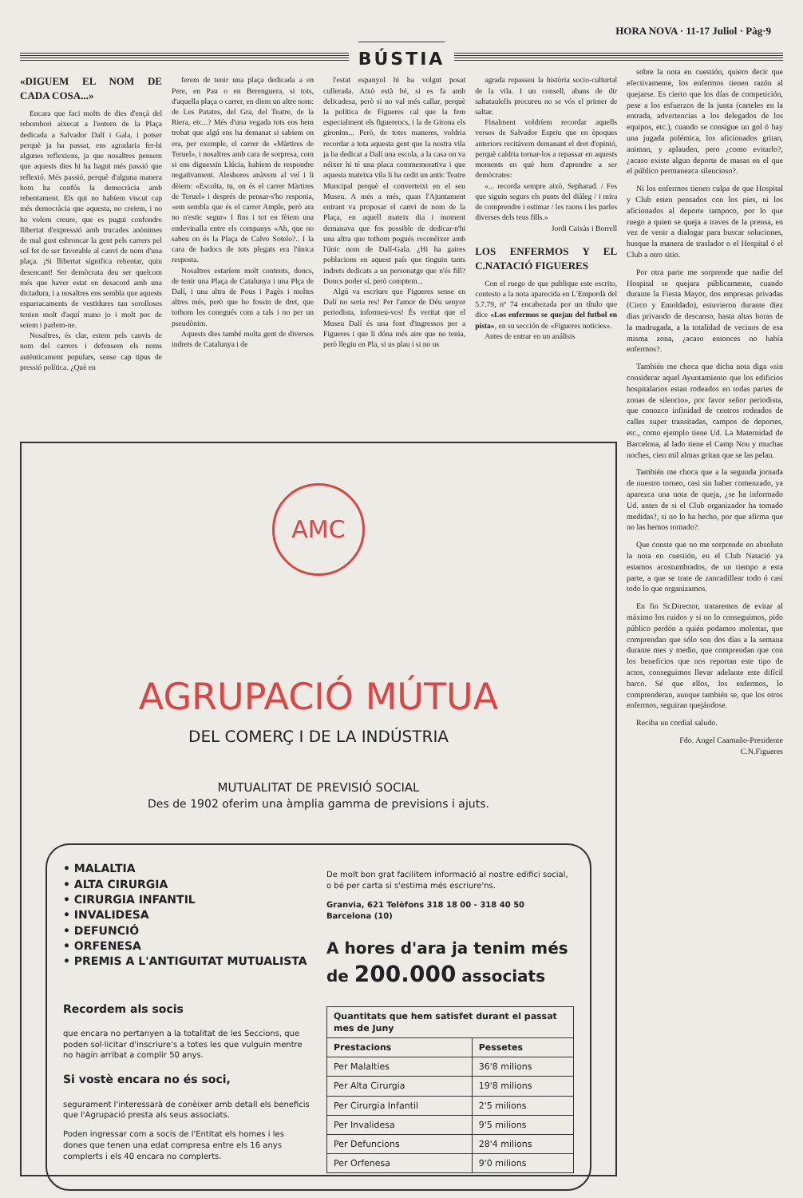HORA NOVA · 11-17 Juliol · Pàg·9
BÚSTIA
«DIGUEM EL NOM DE CADA COSA...»
Encara que faci molts de dies d'ençà del rebombori aixecat a l'entorn de la Plaça dedicada a Salvador Dalí i Gala, i potser perquè ja ha passat, ens agradaria fer-hi algunes reflexions, ja que nosaltres pensem que aquests dies hi ha hagut més passió que reflexió. Més passió, perquè d'alguna manera hom ha confós la democràcia amb rebentament. Els qui no habíem viscut cap més democràcia que aquesta, no creiem, i no ho volem creure, que es pugui confondre llibertat d'expressió amb trucades anònimes de mal gust esbroncar la gent pels carrers pel sol fet de ser favorable al canvi de nom d'una plaça. ¡Si llibertat significa rebentar, quin desencant! Ser demòcrata deu ser quelcom més que haver estat en desacord amb una dictadura, i a nosaltres ens sembla que aquests esparracaments de vestidures tan sorolloses tenien molt d'aquí mano jo i molt poc de seiem i parlem-ne.
Nosaltres, és clar, estem pels canvis de nom del carrers i defensem els noms autènticament populars, sense cap tipus de pressió política. ¿Què en
ferem de tenir una plaça dedicada a en Pere, en Pau o en Berenguera, si tots, d'aquella plaça o carrer, en diem un altre nom: de Les Patates, del Gra, del Teatre, de la Riera, etc...? Més d'una vegada tots ens hem trobat que algú ens ha demanat si sabíem on era, per exemple, el carrer de «Màrtires de Teruel», i nosaltres amb cara de sorpresa, com si ens diguessin Llúcia, habíem de respondre negativament. Aleshores anàvem al veí i li dèiem: «Escolta, tu, on és el carrer Màrtires de Teruel» i després de pensar-s'ho responia, «em sembla que és el carrer Ample, però ara no n'estic segur» I fins i tot en fèiem una endevinalla entre els companys «Ah, que no sabeu on és la Plaça de Calvo Sotelo?.. I la cara de badocs de tots plegats era l'única resposta.
Nosaltres estaríem molt contents, doncs, de tenir una Plaça de Catalunya i una Plça de Dalí, i una altra de Pous i Pagès i moltes altres més, però que ho fossin de dret, que tothom les conegués com a tals i no per un pseudònim.
Aquests dies també molta gent de diversos indrets de Catalunya i de
l'estat espanyol hi ha volgut posat cullerada. Això està bé, si es fa amb delicadesa, però si no val més callar, perquè la política de Figueres cal que la fem especialment els figuerencs, i la de Girona els gironins... Però, de totes maneres, voldria recordar a tota aquesta gent que la nostra vila ja ha dedicat a Dalí una escola, a la casa on va néixer hi té una placa commemorativa i que aquesta mateixa vila li ha cedit un antic Teatre Muncipal perquè el converteixi en el seu Museu. A més a més, quan l'Ajuntament entrant va proposar el canvi de nom de la Plaça, en aquell mateix dia i moment demanava que fos possible de dedicar-n'hi una altra que tothom pogués reconèixer amb l'únic nom de Dalí-Gala. ¿Hi ha gaires poblacions en aquest país que tinguin tants indrets dedicats a un personatge que n'és fill? Doncs poder sí, però comptem...
Algú va escriure que Figueres sense en Dalí no seria res! Per l'amor de Déu senyor periodista, informeu-vos! És veritat que el Museu Dalí és una font d'ingressos per a Figueres i que li dóna més aire que no tenia, però llegiu en Pla, si us plau i si no us
agrada repasseu la història socio-culturtal de la vila. I un consell, abans de dir saltataulells procureu no se vós el primer de saltar.
Finalment voldríem recordar aquells versos de Salvador Espriu que en èpoques anteriors recitàvem demanant el dret d'opinió, perquè caldria tornar-los a repassar en aquests moments en què hem d'aprendre a ser demòcrates:
«... recorda sempre això, Sepharad. / Fes que siguin segurs els punts del diàleg / i mira de comprendre i estimar / les raons i les parles diverses dels teus fills.»
Jordi Caixàs i Borrell
LOS ENFERMOS Y EL C.NATACIÓ FIGUERES
Con el ruego de que publique este escrito, contesto a la nota aparecida en L'Empordà del 5.7.79, nº 74 encabezada por un título que dice «Los enfermos se quejan del futbol en pista», en su sección de «Figueres noticies».
Antes de entrar en un análisis
AMC
AGRUPACIÓ MÚTUA
DEL COMERÇ I DE LA INDÚSTRIA
MUTUALITAT DE PREVISIÓ SOCIAL
Des de 1902 oferim una àmplia gamma de previsions i ajuts.
• MALALTIA
• ALTA CIRURGIA
• CIRURGIA INFANTIL
• INVALIDESA
• DEFUNCIÓ
• ORFENESA
• PREMIS A L'ANTIGUITAT MUTUALISTA
Recordem als socis
que encara no pertanyen a la totalitat de les Seccions, que poden sol·licitar d'inscriure's a totes les que vulguin mentre no hagin arribat a complir 50 anys.
Si vostè encara no és soci,
segurament l'interessarà de conèixer amb detall els beneficis que l'Agrupació presta als seus associats.
Poden ingressar com a socis de l'Entitat els homes i les dones que tenen una edat compresa entre els 16 anys complerts i els 40 encara no complerts.
De molt bon grat facilitem informació al nostre edifici social, o bé per carta si s'estima més escriure'ns.
Granvia, 621 Telèfons 318 18 00 - 318 40 50
Barcelona (10)
A hores d'ara ja tenim més de 200.000 associats
| Quantitats que hem satisfet durant el passat mes de Juny | |
| --- | --- |
| Prestacions | Pessetes |
| Per Malalties | 36'8 milions |
| Per Alta Cirurgia | 19'8 milions |
| Per Cirurgia Infantil | 2'5 milions |
| Per Invalidesa | 9'5 milions |
| Per Defuncions | 28'4 milions |
| Per Orfenesa | 9'0 milions |
sobre la nota en cuestión, quiero decir que efectivamente, los enfermos tienen razón al quejarse. Es cierto que los días de competición, pese a los esfuerzos de la junta (carteles en la entrada, advertencias a los delegados de los equipos, etc.), cuando se consigue un gol ó hay una jugada polémica, los aficionados gritan, animan, y aplauden, pero ¿como evitarlo?, ¿acaso existe algun deporte de masas en el que el público permanezca silencioso?.
Ni los enfermos tienen culpa de que Hospital y Club esten pensados con los pies, ni los aficionados al deporte tampoco, por lo que ruego a quien se queja a traves de la prensa, en vez de venir a dialogar para buscar soluciones, busque la manera de traslador o el Hospital ó el Club a otro sitio.
Por otra parte me sorprende que nadie del Hospital se quejara públicamente, cuando durante la Fiesta Mayor, dos empresas privadas (Circo y Entoldado), estuvieron durante diez dias privando de descanso, hasta altas horas de la madrugada, a la totalidad de vecinos de esa misma zona, ¿acaso entonces no había enfermos?.
También me choca que dicha nota diga «sin considerar aquel Ayuntamiento que los edificios hospitalarios estan rodeados en todas partes de zonas de silencio», por favor señor periodista, que conozco infinidad de centros rodeados de calles super transitadas, campos de deportes, etc., como ejemplo tiene Ud. La Maternidad de Barcelona, al lado tiene el Camp Nou y muchas noches, cien mil almas gritan que se las pelan.
También me choca que a la segunda jornada de nuestro torneo, casi sin haber comenzado, ya aparezca una nota de queja, ¿se ha informado Ud. antes de si el Club organizador ha tomado medidas?, si no lo ha hecho, por que afirma que no las hemos tomado?.
Que conste que no me sorprende en absoluto la nota en cuestión, en el Club Natació ya estamos acostumbrados, de un tiempo a esta parte, a que se trate de zancadillear todo ó casi todo lo que organizamos.
En fin Sr.Director, trataremos de evitar al máximo los ruidos y si no lo conseguimos, pido público perdón a quién podamos molestar, que comprendan que sólo son dos días a la semana durante mes y medio, que comprendan que con los beneficios que nos reportan este tipo de actos, conseguimos llevar adelante este difícil barco. Sé que ellos, los enfermos, lo comprenderan, aunque también se, que los otros enfermos, seguiran quejándose.
Reciba un cordial saludo.
Fdo. Angel Caamaño-Presidente
C.N.Figueres